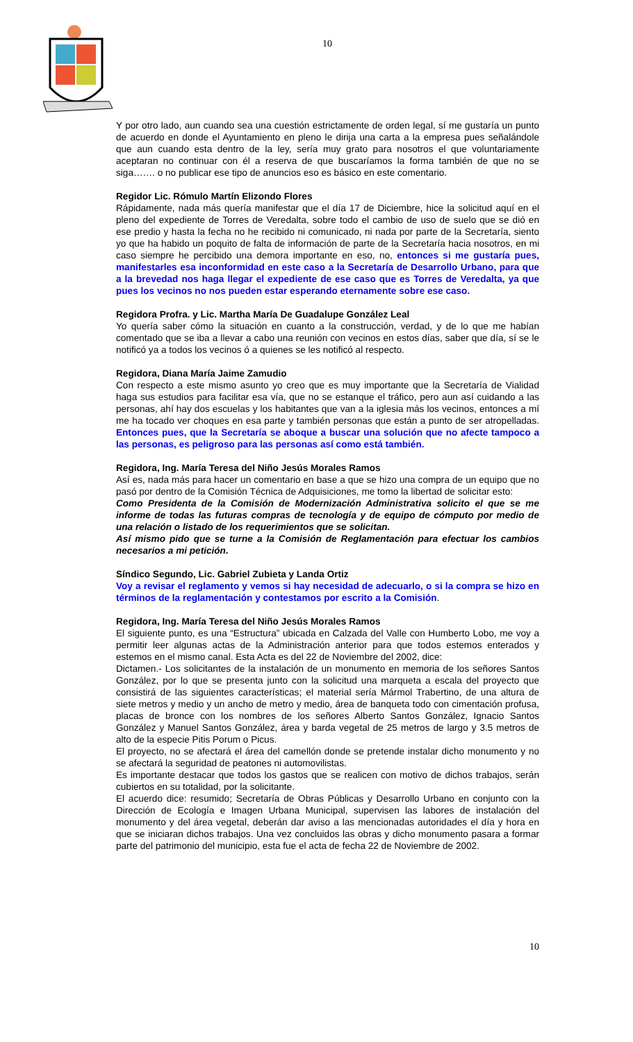10
Y por otro lado, aun cuando sea una cuestión estrictamente de orden legal, sí me gustaría un punto de acuerdo en donde el Ayuntamiento en pleno le dirija una carta a la empresa pues señalándole que aun cuando esta dentro de la ley, sería muy grato para nosotros el que voluntariamente aceptaran no continuar con él a reserva de que buscaríamos la forma también de que no se siga……. o no publicar ese tipo de anuncios eso es básico en este comentario.
Regidor Lic. Rómulo Martín Elizondo Flores
Rápidamente, nada más quería manifestar que el día 17 de Diciembre, hice la solicitud aquí en el pleno del expediente de Torres de Veredalta, sobre todo el cambio de uso de suelo que se dió en ese predio y hasta la fecha no he recibido ni comunicado, ni nada por parte de la Secretaría, siento yo que ha habido un poquito de falta de información de parte de la Secretaría hacia nosotros, en mi caso siempre he percibido una demora importante en eso, no, entonces si me gustaría pues, manifestarles esa inconformidad en este caso a la Secretaría de Desarrollo Urbano, para que a la brevedad nos haga llegar el expediente de ese caso que es Torres de Veredalta, ya que pues los vecinos no nos pueden estar esperando eternamente sobre ese caso.
Regidora Profra. y Lic. Martha María De Guadalupe González Leal
Yo quería saber cómo la situación en cuanto a la construcción, verdad, y de lo que me habían comentado que se iba a llevar a cabo una reunión con vecinos en estos días, saber que día, sí se le notificó ya a todos los vecinos ó a quienes se les notificó al respecto.
Regidora, Diana María Jaime Zamudio
Con respecto a este mismo asunto yo creo que es muy importante que la Secretaría de Vialidad haga sus estudios para facilitar esa vía, que no se estanque el tráfico, pero aun así cuidando a las personas, ahí hay dos escuelas y los habitantes que van a la iglesia más los vecinos, entonces a mí me ha tocado ver choques en esa parte y también personas que están a punto de ser atropelladas. Entonces pues, que la Secretaría se aboque a buscar una solución que no afecte tampoco a las personas, es peligroso para las personas así como está también.
Regidora, Ing. María Teresa del Niño Jesús Morales Ramos
Así es, nada más para hacer un comentario en base a que se hizo una compra de un equipo que no pasó por dentro de la Comisión Técnica de Adquisiciones, me tomo la libertad de solicitar esto:
Como Presidenta de la Comisión de Modernización Administrativa solicito el que se me informe de todas las futuras compras de tecnología y de equipo de cómputo por medio de una relación o listado de los requerimientos que se solicitan.
Así mismo pido que se turne a la Comisión de Reglamentación para efectuar los cambios necesarios a mi petición.
Síndico Segundo, Lic. Gabriel Zubieta y Landa Ortiz
Voy a revisar el reglamento y vemos si hay necesidad de adecuarlo, o si la compra se hizo en términos de la reglamentación y contestamos por escrito a la Comisión.
Regidora, Ing. María Teresa del Niño Jesús Morales Ramos
El siguiente punto, es una “Estructura” ubicada en Calzada del Valle con Humberto Lobo, me voy a permitir leer algunas actas de la Administración anterior para que todos estemos enterados y estemos en el mismo canal. Esta Acta es del 22 de Noviembre del 2002, dice:
Dictamen.- Los solicitantes de la instalación de un monumento en memoria de los señores Santos González, por lo que se presenta junto con la solicitud una marqueta a escala del proyecto que consistirá de las siguientes características; el material sería Mármol Trabertino, de una altura de siete metros y medio y un ancho de metro y medio, área de banqueta todo con cimentación profusa, placas de bronce con los nombres de los señores Alberto Santos González, Ignacio Santos González y Manuel Santos González, área y barda vegetal de 25 metros de largo y 3.5 metros de alto de la especie Pitis Porum o Picus.
El proyecto, no se afectará el área del camellón donde se pretende instalar dicho monumento y no se afectará la seguridad de peatones ni automovilistas.
Es importante destacar que todos los gastos que se realicen con motivo de dichos trabajos, serán cubiertos en su totalidad, por la solicitante.
El acuerdo dice: resumido; Secretaría de Obras Públicas y Desarrollo Urbano en conjunto con la Dirección de Ecología e Imagen Urbana Municipal, supervisen las labores de instalación del monumento y del área vegetal, deberán dar aviso a las mencionadas autoridades el día y hora en que se iniciaran dichos trabajos. Una vez concluidos las obras y dicho monumento pasara a formar parte del patrimonio del municipio, esta fue el acta de fecha 22 de Noviembre de 2002.
10